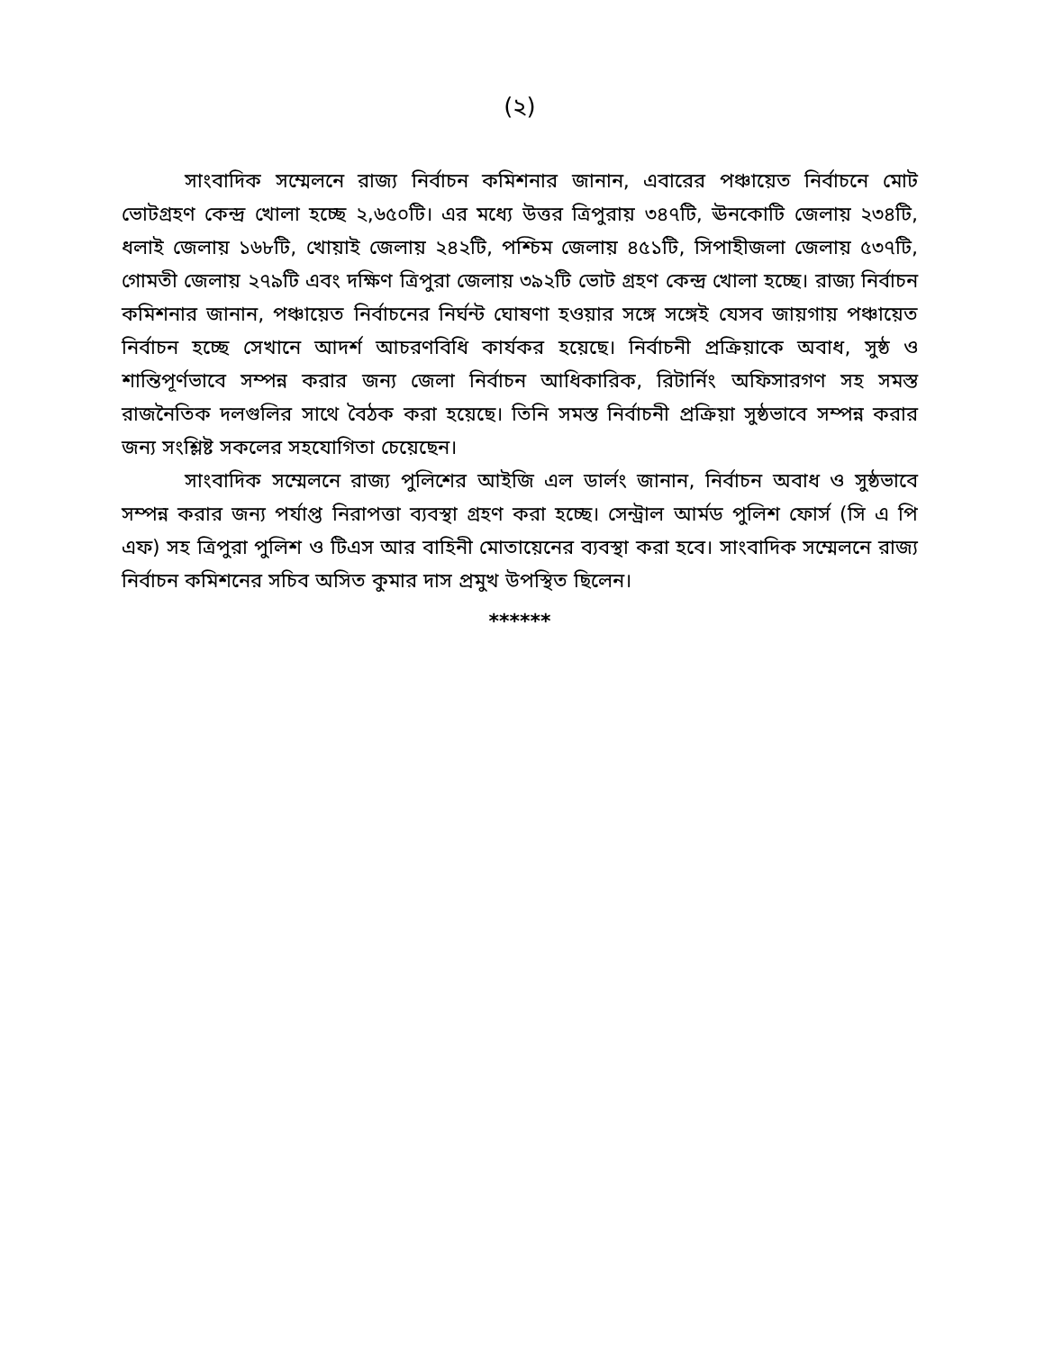(২)
সাংবাদিক সম্মেলনে রাজ্য নির্বাচন কমিশনার জানান, এবারের পঞ্চায়েত নির্বাচনে মোট ভোটগ্রহণ কেন্দ্র খোলা হচ্ছে ২,৬৫০টি। এর মধ্যে উত্তর ত্রিপুরায় ৩৪৭টি, ঊনকোটি জেলায় ২৩৪টি, ধলাই জেলায় ১৬৮টি, খোয়াই জেলায় ২৪২টি, পশ্চিম জেলায় ৪৫১টি, সিপাহীজলা জেলায় ৫৩৭টি, গোমতী জেলায় ২৭৯টি এবং দক্ষিণ ত্রিপুরা জেলায় ৩৯২টি ভোট গ্রহণ কেন্দ্র খোলা হচ্ছে। রাজ্য নির্বাচন কমিশনার জানান, পঞ্চায়েত নির্বাচনের নির্ঘন্ট ঘোষণা হওয়ার সঙ্গে সঙ্গেই যেসব জায়গায় পঞ্চায়েত নির্বাচন হচ্ছে সেখানে আদর্শ আচরণবিধি কার্যকর হয়েছে। নির্বাচনী প্রক্রিয়াকে অবাধ, সুষ্ঠ ও শান্তিপূর্ণভাবে সম্পন্ন করার জন্য জেলা নির্বাচন আধিকারিক, রিটার্নিং অফিসারগণ সহ সমস্ত রাজনৈতিক দলগুলির সাথে বৈঠক করা হয়েছে। তিনি সমস্ত নির্বাচনী প্রক্রিয়া সুষ্ঠভাবে সম্পন্ন করার জন্য সংশ্লিষ্ট সকলের সহযোগিতা চেয়েছেন।
সাংবাদিক সম্মেলনে রাজ্য পুলিশের আইজি এল ডার্লং জানান, নির্বাচন অবাধ ও সুষ্ঠভাবে সম্পন্ন করার জন্য পর্যাপ্ত নিরাপত্তা ব্যবস্থা গ্রহণ করা হচ্ছে। সেন্ট্রাল আর্মড পুলিশ ফোর্স (সি এ পি এফ) সহ ত্রিপুরা পুলিশ ও টিএস আর বাহিনী মোতায়েনের ব্যবস্থা করা হবে। সাংবাদিক সম্মেলনে রাজ্য নির্বাচন কমিশনের সচিব অসিত কুমার দাস প্রমুখ উপস্থিত ছিলেন।
******